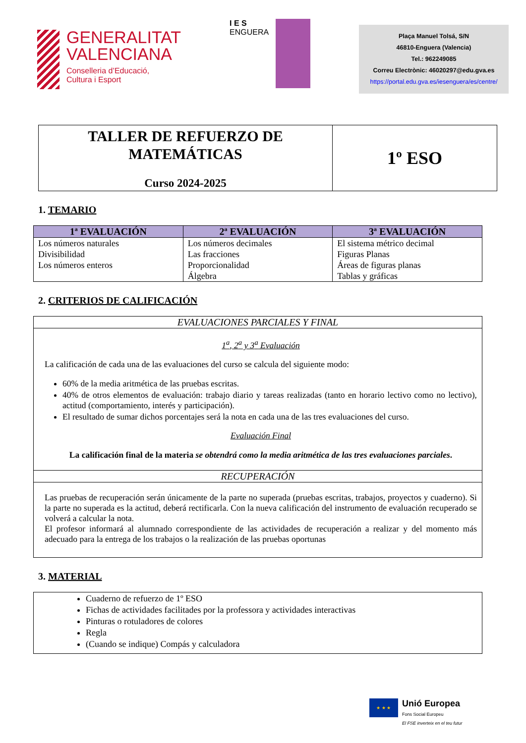GENERALITAT
VALENCIANA
Conselleria d’Educació,
Cultura i Esport
I E S
ENGUERA
Plaça Manuel Tolsá, S/N
46810-Enguera (Valencia)
Tel.: 962249085
Correu Electrònic: 46020297@edu.gva.es
https://portal.edu.gva.es/iesenguera/es/centre/
TALLER DE REFUERZO DE
MATEMÁTICAS
Curso 2024-2025
1º ESO
1. TEMARIO
| 1ª EVALUACIÓN | 2ª EVALUACIÓN | 3ª EVALUACIÓN |
| --- | --- | --- |
| Los números naturales Divisibilidad Los números enteros | Los números decimales Las fracciones Proporcionalidad Álgebra | El sistema métrico decimal Figuras Planas Áreas de figuras planas Tablas y gráficas |
2. CRITERIOS DE CALIFICACIÓN
EVALUACIONES PARCIALES Y FINAL
1<sup>a</sup>, 2<sup>a</sup> y 3<sup>a</sup> Evaluación
La calificación de cada una de las evaluaciones del curso se calcula del siguiente modo:
60% de la media aritmética de las pruebas escritas.
40% de otros elementos de evaluación: trabajo diario y tareas realizadas (tanto en horario lectivo como no lectivo), actitud (comportamiento, interés y participación).
El resultado de sumar dichos porcentajes será la nota en cada una de las tres evaluaciones del curso.
Evaluación Final
La calificación final de la materia se obtendrá como la media aritmética de las tres evaluaciones parciales.
RECUPERACIÓN
Las pruebas de recuperación serán únicamente de la parte no superada (pruebas escritas, trabajos, proyectos y cuaderno). Si la parte no superada es la actitud, deberá rectificarla. Con la nueva calificación del instrumento de evaluación recuperado se volverá a calcular la nota.
El profesor informará al alumnado correspondiente de las actividades de recuperación a realizar y del momento más adecuado para la entrega de los trabajos o la realización de las pruebas oportunas
3. MATERIAL
Cuaderno de refuerzo de 1º ESO
Fichas de actividades facilitades por la professora y actividades interactivas
Pinturas o rotuladores de colores
Regla
(Cuando se indique) Compás y calculadora
★ ★ ★
Unió Europea
Fons Social Europeu
El FSE inverteix en el teu futur